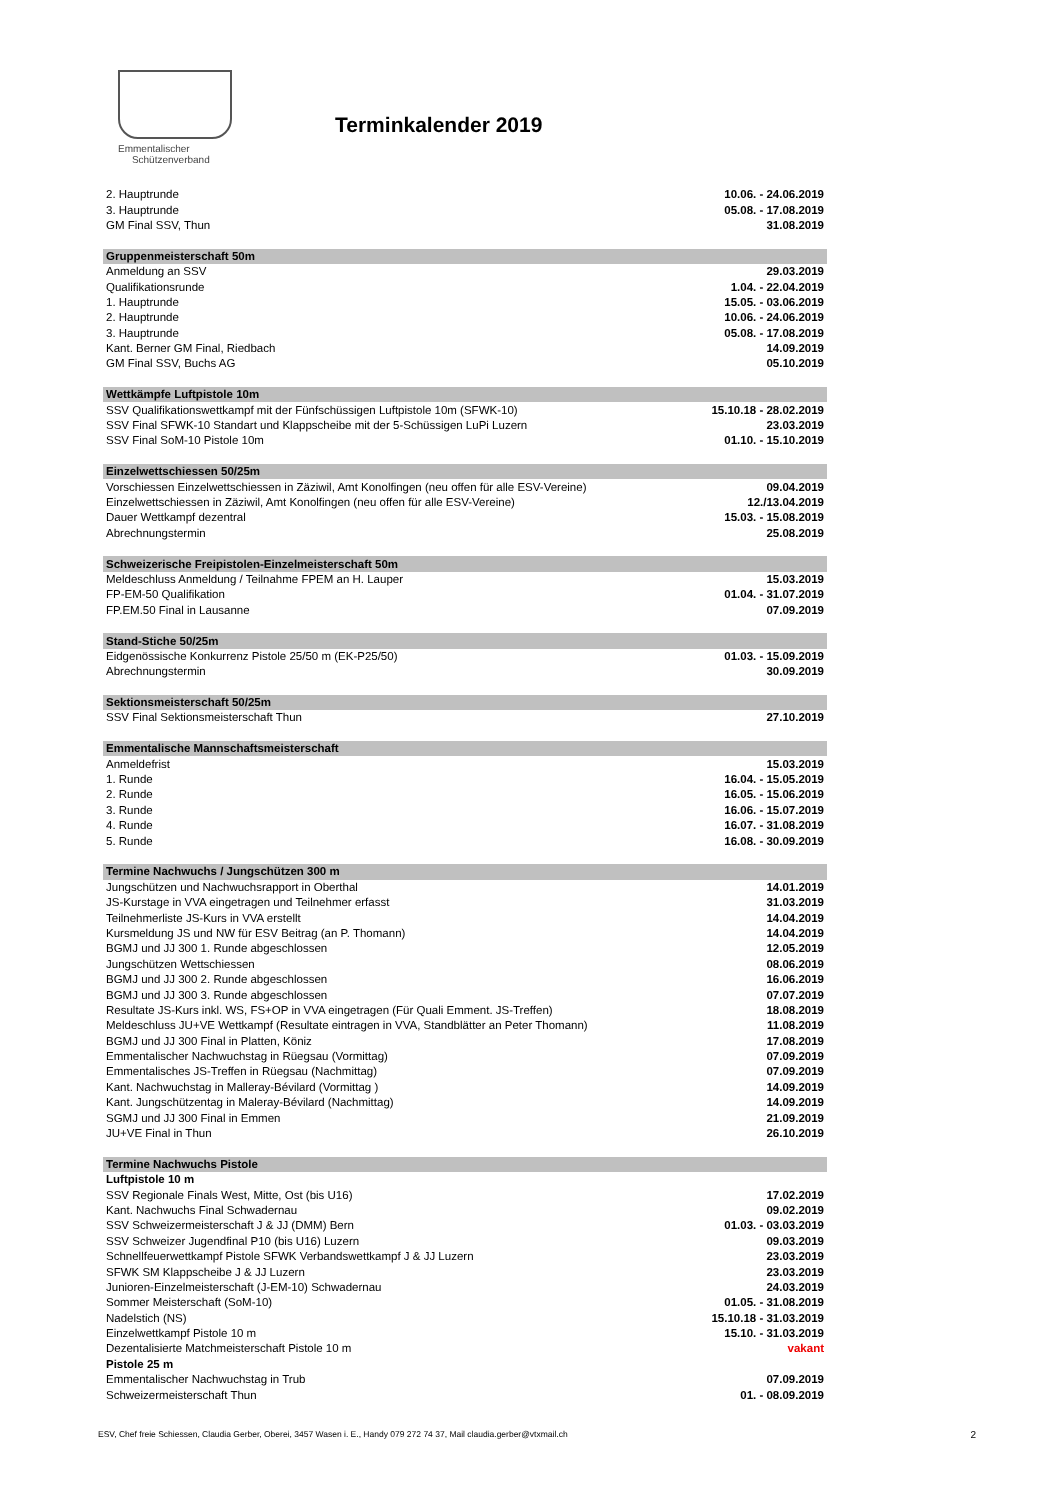Emmentalischer
Schützenverband
Terminkalender 2019
| 2. Hauptrunde | 10.06. - 24.06.2019 |
| 3. Hauptrunde | 05.08. - 17.08.2019 |
| GM Final SSV, Thun | 31.08.2019 |
| Gruppenmeisterschaft 50m | |
| Anmeldung an SSV | 29.03.2019 |
| Qualifikationsrunde | 1.04. - 22.04.2019 |
| 1. Hauptrunde | 15.05. - 03.06.2019 |
| 2. Hauptrunde | 10.06. - 24.06.2019 |
| 3. Hauptrunde | 05.08. - 17.08.2019 |
| Kant. Berner GM Final, Riedbach | 14.09.2019 |
| GM Final SSV, Buchs AG | 05.10.2019 |
| Wettkämpfe Luftpistole 10m | |
| SSV Qualifikationswettkampf mit der Fünfschüssigen Luftpistole 10m (SFWK-10) | 15.10.18 - 28.02.2019 |
| SSV Final SFWK-10 Standart und Klappscheibe mit der 5-Schüssigen LuPi Luzern | 23.03.2019 |
| SSV Final SoM-10 Pistole 10m | 01.10. - 15.10.2019 |
| Einzelwettschiessen 50/25m | |
| Vorschiessen Einzelwettschiessen in Zäziwil, Amt Konolfingen (neu offen für alle ESV-Vereine) | 09.04.2019 |
| Einzelwettschiessen in Zäziwil, Amt Konolfingen (neu offen für alle ESV-Vereine) | 12./13.04.2019 |
| Dauer Wettkampf dezentral | 15.03. - 15.08.2019 |
| Abrechnungstermin | 25.08.2019 |
| Schweizerische Freipistolen-Einzelmeisterschaft 50m | |
| Meldeschluss Anmeldung / Teilnahme FPEM an H. Lauper | 15.03.2019 |
| FP-EM-50 Qualifikation | 01.04. - 31.07.2019 |
| FP.EM.50 Final in Lausanne | 07.09.2019 |
| Stand-Stiche 50/25m | |
| Eidgenössische Konkurrenz Pistole 25/50 m (EK-P25/50) | 01.03. - 15.09.2019 |
| Abrechnungstermin | 30.09.2019 |
| Sektionsmeisterschaft 50/25m | |
| SSV Final Sektionsmeisterschaft Thun | 27.10.2019 |
| Emmentalische Mannschaftsmeisterschaft | |
| Anmeldefrist | 15.03.2019 |
| 1. Runde | 16.04. - 15.05.2019 |
| 2. Runde | 16.05. - 15.06.2019 |
| 3. Runde | 16.06. - 15.07.2019 |
| 4. Runde | 16.07. - 31.08.2019 |
| 5. Runde | 16.08. - 30.09.2019 |
| Termine Nachwuchs / Jungschützen 300 m | |
| Jungschützen und Nachwuchsrapport in Oberthal | 14.01.2019 |
| JS-Kurstage in VVA eingetragen und Teilnehmer erfasst | 31.03.2019 |
| Teilnehmerliste JS-Kurs in VVA erstellt | 14.04.2019 |
| Kursmeldung JS und NW für ESV Beitrag (an P. Thomann) | 14.04.2019 |
| BGMJ und JJ 300 1. Runde abgeschlossen | 12.05.2019 |
| Jungschützen Wettschiessen | 08.06.2019 |
| BGMJ und JJ 300 2. Runde abgeschlossen | 16.06.2019 |
| BGMJ und JJ 300 3. Runde abgeschlossen | 07.07.2019 |
| Resultate JS-Kurs inkl. WS, FS+OP in VVA eingetragen (Für Quali Emment. JS-Treffen) | 18.08.2019 |
| Meldeschluss JU+VE Wettkampf (Resultate eintragen in VVA, Standblätter an Peter Thomann) | 11.08.2019 |
| BGMJ und JJ 300 Final in Platten, Köniz | 17.08.2019 |
| Emmentalischer Nachwuchstag in Rüegsau (Vormittag) | 07.09.2019 |
| Emmentalisches JS-Treffen in Rüegsau (Nachmittag) | 07.09.2019 |
| Kant. Nachwuchstag in Malleray-Bévilard (Vormittag ) | 14.09.2019 |
| Kant. Jungschützentag in Maleray-Bévilard (Nachmittag) | 14.09.2019 |
| SGMJ und JJ 300 Final in Emmen | 21.09.2019 |
| JU+VE Final in Thun | 26.10.2019 |
| Termine Nachwuchs Pistole | |
| Luftpistole 10 m | |
| SSV Regionale Finals West, Mitte, Ost (bis U16) | 17.02.2019 |
| Kant. Nachwuchs Final Schwadernau | 09.02.2019 |
| SSV Schweizermeisterschaft J & JJ (DMM) Bern | 01.03. - 03.03.2019 |
| SSV Schweizer Jugendfinal P10 (bis U16) Luzern | 09.03.2019 |
| Schnellfeuerwettkampf Pistole SFWK Verbandswettkampf J & JJ Luzern | 23.03.2019 |
| SFWK SM Klappscheibe J & JJ Luzern | 23.03.2019 |
| Junioren-Einzelmeisterschaft (J-EM-10) Schwadernau | 24.03.2019 |
| Sommer Meisterschaft (SoM-10) | 01.05. - 31.08.2019 |
| Nadelstich (NS) | 15.10.18 - 31.03.2019 |
| Einzelwettkampf Pistole 10 m | 15.10. - 31.03.2019 |
| Dezentalisierte Matchmeisterschaft Pistole 10 m | vakant |
| Pistole 25 m | |
| Emmentalischer Nachwuchstag in Trub | 07.09.2019 |
| Schweizermeisterschaft Thun | 01. - 08.09.2019 |
ESV, Chef freie Schiessen, Claudia Gerber, Oberei, 3457 Wasen i. E., Handy 079 272 74 37, Mail claudia.gerber@vtxmail.ch 2